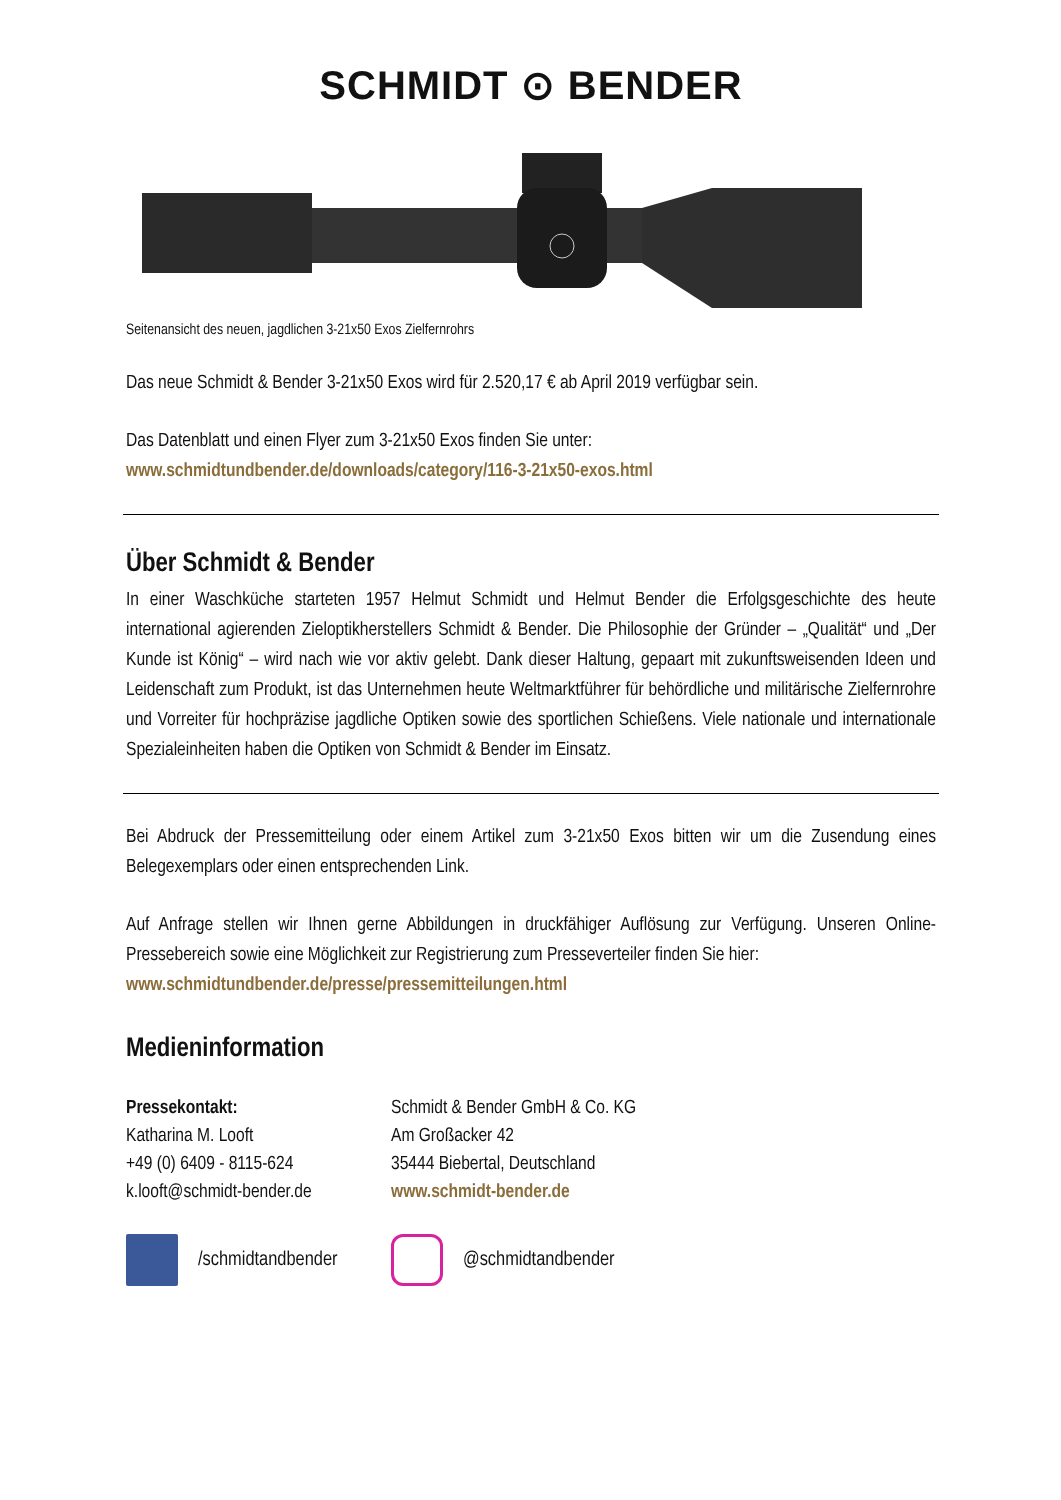SCHMIDT ⊙ BENDER
Seitenansicht des neuen, jagdlichen 3-21x50 Exos Zielfernrohrs
Das neue Schmidt & Bender 3-21x50 Exos wird für 2.520,17 € ab April 2019 verfügbar sein.
Das Datenblatt und einen Flyer zum 3-21x50 Exos finden Sie unter:
www.schmidtundbender.de/downloads/category/116-3-21x50-exos.html
Über Schmidt & Bender
In einer Waschküche starteten 1957 Helmut Schmidt und Helmut Bender die Erfolgsgeschichte des heute international agierenden Zieloptikherstellers Schmidt & Bender. Die Philosophie der Gründer – „Qualität“ und „Der Kunde ist König“ – wird nach wie vor aktiv gelebt. Dank dieser Haltung, gepaart mit zukunftsweisenden Ideen und Leidenschaft zum Produkt, ist das Unternehmen heute Weltmarktführer für behördliche und militärische Zielfernrohre und Vorreiter für hochpräzise jagdliche Optiken sowie des sportlichen Schießens. Viele nationale und internationale Spezialeinheiten haben die Optiken von Schmidt & Bender im Einsatz.
Bei Abdruck der Pressemitteilung oder einem Artikel zum 3-21x50 Exos bitten wir um die Zusendung eines Belegexemplars oder einen entsprechenden Link.
Auf Anfrage stellen wir Ihnen gerne Abbildungen in druckfähiger Auflösung zur Verfügung. Unseren Online-Pressebereich sowie eine Möglichkeit zur Registrierung zum Presseverteiler finden Sie hier:
www.schmidtundbender.de/presse/pressemitteilungen.html
Medieninformation
Pressekontakt:
Katharina M. Looft
+49 (0) 6409 - 8115-624
k.looft@schmidt-bender.de
Schmidt & Bender GmbH & Co. KG
Am Großacker 42
35444 Biebertal, Deutschland
www.schmidt-bender.de
/schmidtandbender
@schmidtandbender